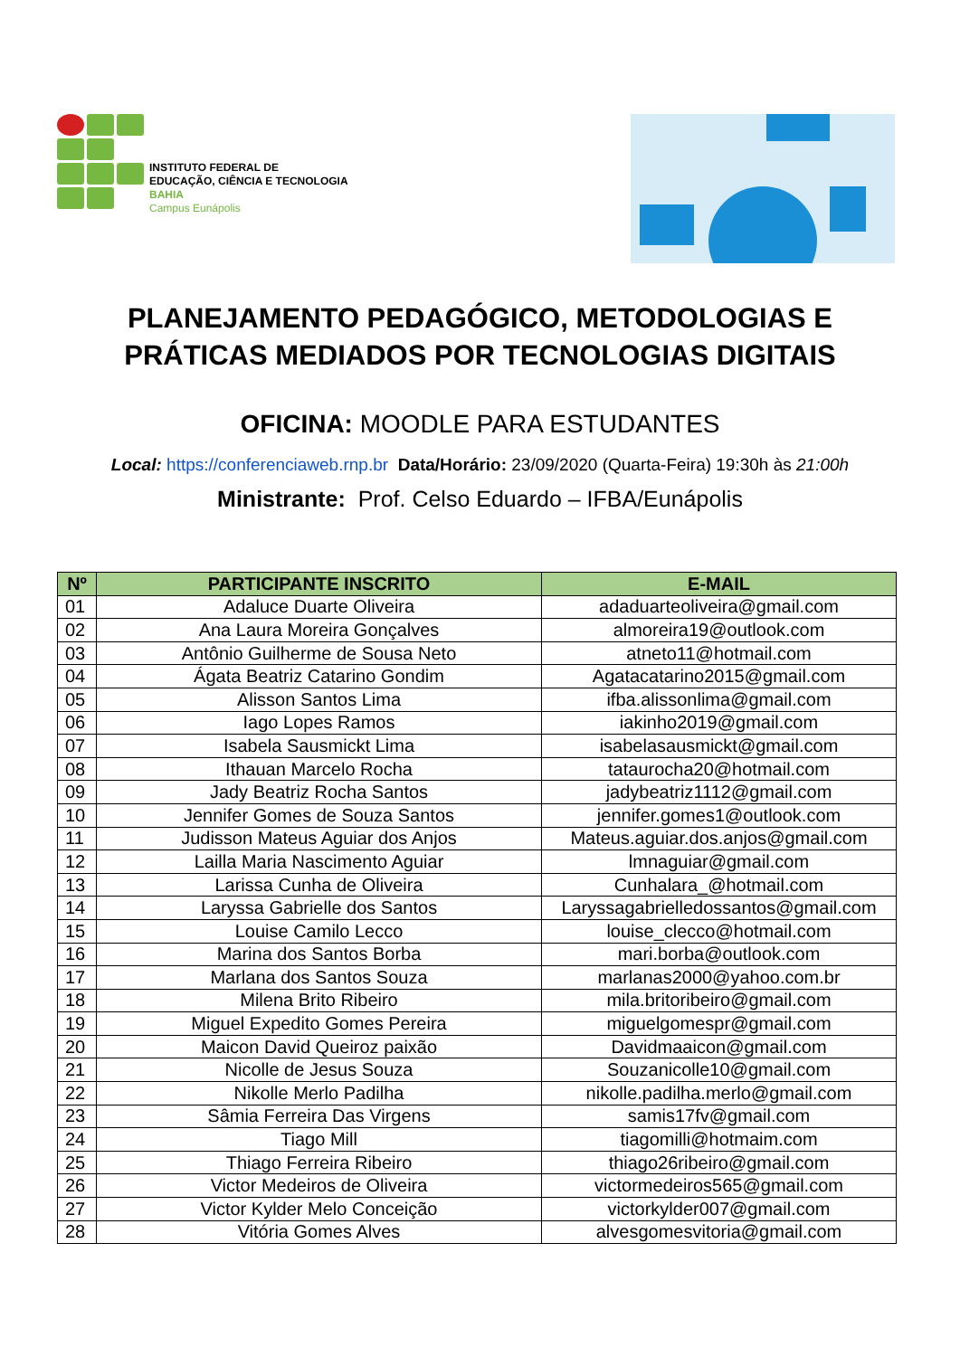INSTITUTO FEDERAL DE
EDUCAÇÃO, CIÊNCIA E TECNOLOGIA
BAHIA
Campus Eunápolis
PLANEJAMENTO PEDAGÓGICO, METODOLOGIAS E
PRÁTICAS MEDIADOS POR TECNOLOGIAS DIGITAIS
OFICINA: MOODLE PARA ESTUDANTES
Local: https://conferenciaweb.rnp.br Data/Horário: 23/09/2020 (Quarta-Feira) 19:30h às 21:00h
Ministrante: Prof. Celso Eduardo – IFBA/Eunápolis
| Nº | PARTICIPANTE INSCRITO | E-MAIL |
| --- | --- | --- |
| 01 | Adaluce Duarte Oliveira | adaduarteoliveira@gmail.com |
| 02 | Ana Laura Moreira Gonçalves | almoreira19@outlook.com |
| 03 | Antônio Guilherme de Sousa Neto | atneto11@hotmail.com |
| 04 | Ágata Beatriz Catarino Gondim | Agatacatarino2015@gmail.com |
| 05 | Alisson Santos Lima | ifba.alissonlima@gmail.com |
| 06 | Iago Lopes Ramos | iakinho2019@gmail.com |
| 07 | Isabela Sausmickt Lima | isabelasausmickt@gmail.com |
| 08 | Ithauan Marcelo Rocha | tataurocha20@hotmail.com |
| 09 | Jady Beatriz Rocha Santos | jadybeatriz1112@gmail.com |
| 10 | Jennifer Gomes de Souza Santos | jennifer.gomes1@outlook.com |
| 11 | Judisson Mateus Aguiar dos Anjos | Mateus.aguiar.dos.anjos@gmail.com |
| 12 | Lailla Maria Nascimento Aguiar | lmnaguiar@gmail.com |
| 13 | Larissa Cunha de Oliveira | Cunhalara_@hotmail.com |
| 14 | Laryssa Gabrielle dos Santos | Laryssagabrielledossantos@gmail.com |
| 15 | Louise Camilo Lecco | louise_clecco@hotmail.com |
| 16 | Marina dos Santos Borba | mari.borba@outlook.com |
| 17 | Marlana dos Santos Souza | marlanas2000@yahoo.com.br |
| 18 | Milena Brito Ribeiro | mila.britoribeiro@gmail.com |
| 19 | Miguel Expedito Gomes Pereira | miguelgomespr@gmail.com |
| 20 | Maicon David Queiroz paixão | Davidmaaicon@gmail.com |
| 21 | Nicolle de Jesus Souza | Souzanicolle10@gmail.com |
| 22 | Nikolle Merlo Padilha | nikolle.padilha.merlo@gmail.com |
| 23 | Sâmia Ferreira Das Virgens | samis17fv@gmail.com |
| 24 | Tiago Mill | tiagomilli@hotmaim.com |
| 25 | Thiago Ferreira Ribeiro | thiago26ribeiro@gmail.com |
| 26 | Victor Medeiros de Oliveira | victormedeiros565@gmail.com |
| 27 | Victor Kylder Melo Conceição | victorkylder007@gmail.com |
| 28 | Vitória Gomes Alves | alvesgomesvitoria@gmail.com |